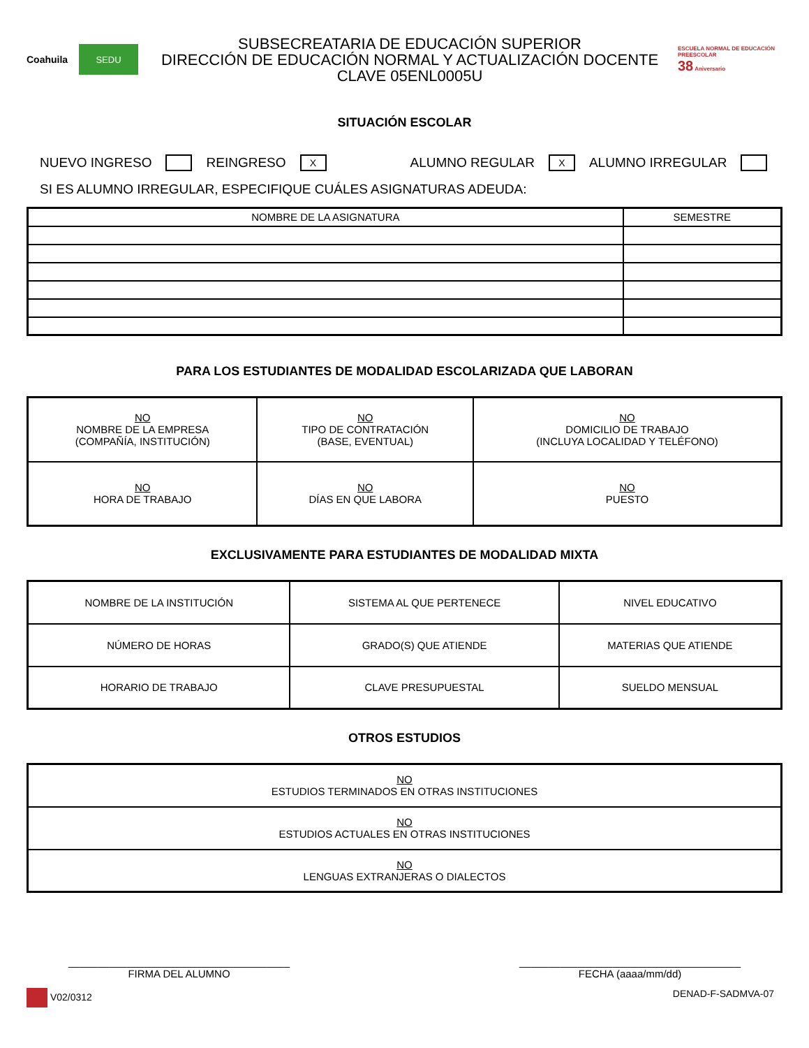Coahuila
SEDU
SUBSECREATARIA DE EDUCACIÓN SUPERIOR
DIRECCIÓN DE EDUCACIÓN NORMAL Y ACTUALIZACIÓN DOCENTE
CLAVE 05ENL0005U
ESCUELA NORMAL DE EDUCACIÓN PREESCOLAR
38 Aniversario
SITUACIÓN ESCOLAR
NUEVO INGRESO REINGRESO X ALUMNO REGULAR X ALUMNO IRREGULAR
SI ES ALUMNO IRREGULAR, ESPECIFIQUE CUÁLES ASIGNATURAS ADEUDA:
| NOMBRE DE LA ASIGNATURA | SEMESTRE |
| --- | --- |
PARA LOS ESTUDIANTES DE MODALIDAD ESCOLARIZADA QUE LABORAN
| NO NOMBRE DE LA EMPRESA (COMPAÑÍA, INSTITUCIÓN) | NO TIPO DE CONTRATACIÓN (BASE, EVENTUAL) | NO DOMICILIO DE TRABAJO (INCLUYA LOCALIDAD Y TELÉFONO) |
| NO HORA DE TRABAJO | NO DÍAS EN QUE LABORA | NO PUESTO |
EXCLUSIVAMENTE PARA ESTUDIANTES DE MODALIDAD MIXTA
| NOMBRE DE LA INSTITUCIÓN | SISTEMA AL QUE PERTENECE | NIVEL EDUCATIVO |
| NÚMERO DE HORAS | GRADO(S) QUE ATIENDE | MATERIAS QUE ATIENDE |
| HORARIO DE TRABAJO | CLAVE PRESUPUESTAL | SUELDO MENSUAL |
OTROS ESTUDIOS
| NO ESTUDIOS TERMINADOS EN OTRAS INSTITUCIONES |
| NO ESTUDIOS ACTUALES EN OTRAS INSTITUCIONES |
| NO LENGUAS EXTRANJERAS O DIALECTOS |
______________________________________
FIRMA DEL ALUMNO
______________________________________
FECHA (aaaa/mm/dd)
V02/0312 DENAD-F-SADMVA-07